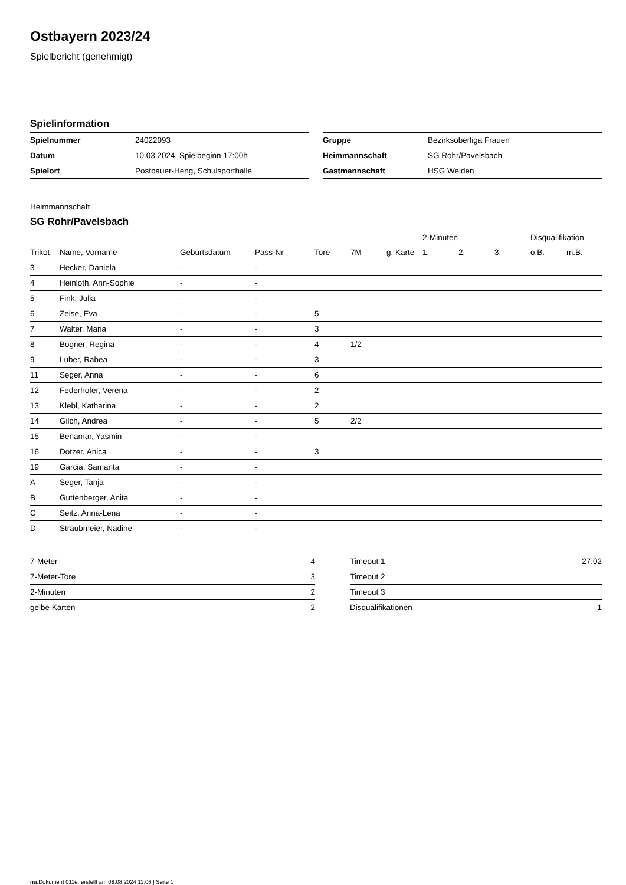Ostbayern 2023/24
Spielbericht (genehmigt)
Spielinformation
| Spielnummer | 24022093 |
| Datum | 10.03.2024, Spielbeginn 17:00h |
| Spielort | Postbauer-Heng, Schulsporthalle |
| Gruppe | Bezirksoberliga Frauen |
| Heimmannschaft | SG Rohr/Pavelsbach |
| Gastmannschaft | HSG Weiden |
Heimmannschaft
SG Rohr/Pavelsbach
| | | | | | | | 2-Minuten | | | Disqualifikation | |
| --- | --- | --- | --- | --- | --- | --- | --- | --- | --- | --- | --- |
| Trikot | Name, Vorname | Geburtsdatum | Pass-Nr | Tore | 7M | g. Karte | 1. | 2. | 3. | o.B. | m.B. |
| 3 | Hecker, Daniela | - | - | | | | | | | | |
| 4 | Heinloth, Ann-Sophie | - | - | | | | | | | | |
| 5 | Fink, Julia | - | - | | | | | | | | |
| 6 | Zeise, Eva | - | - | 5 | | | | | | | |
| 7 | Walter, Maria | - | - | 3 | | | | | | | |
| 8 | Bogner, Regina | - | - | 4 | 1/2 | | | | | | |
| 9 | Luber, Rabea | - | - | 3 | | | | | | | |
| 11 | Seger, Anna | - | - | 6 | | | | | | | |
| 12 | Federhofer, Verena | - | - | 2 | | | | | | | |
| 13 | Klebl, Katharina | - | - | 2 | | | | | | | |
| 14 | Gilch, Andrea | - | - | 5 | 2/2 | | | | | | |
| 15 | Benamar, Yasmin | - | - | | | | | | | | |
| 16 | Dotzer, Anica | - | - | 3 | | | | | | | |
| 19 | Garcia, Samanta | - | - | | | | | | | | |
| A | Seger, Tanja | - | - | | | | | | | | |
| B | Guttenberger, Anita | - | - | | | | | | | | |
| C | Seitz, Anna-Lena | - | - | | | | | | | | |
| D | Straubmeier, Nadine | - | - | | | | | | | | |
| 7-Meter | 4 |
| 7-Meter-Tore | 3 |
| 2-Minuten | 2 |
| gelbe Karten | 2 |
| Timeout 1 | 27:02 |
| Timeout 2 | |
| Timeout 3 | |
| Disqualifikationen | 1 |
nu.Dokument 011e, erstellt am 08.08.2024 11:06 | Seite 1